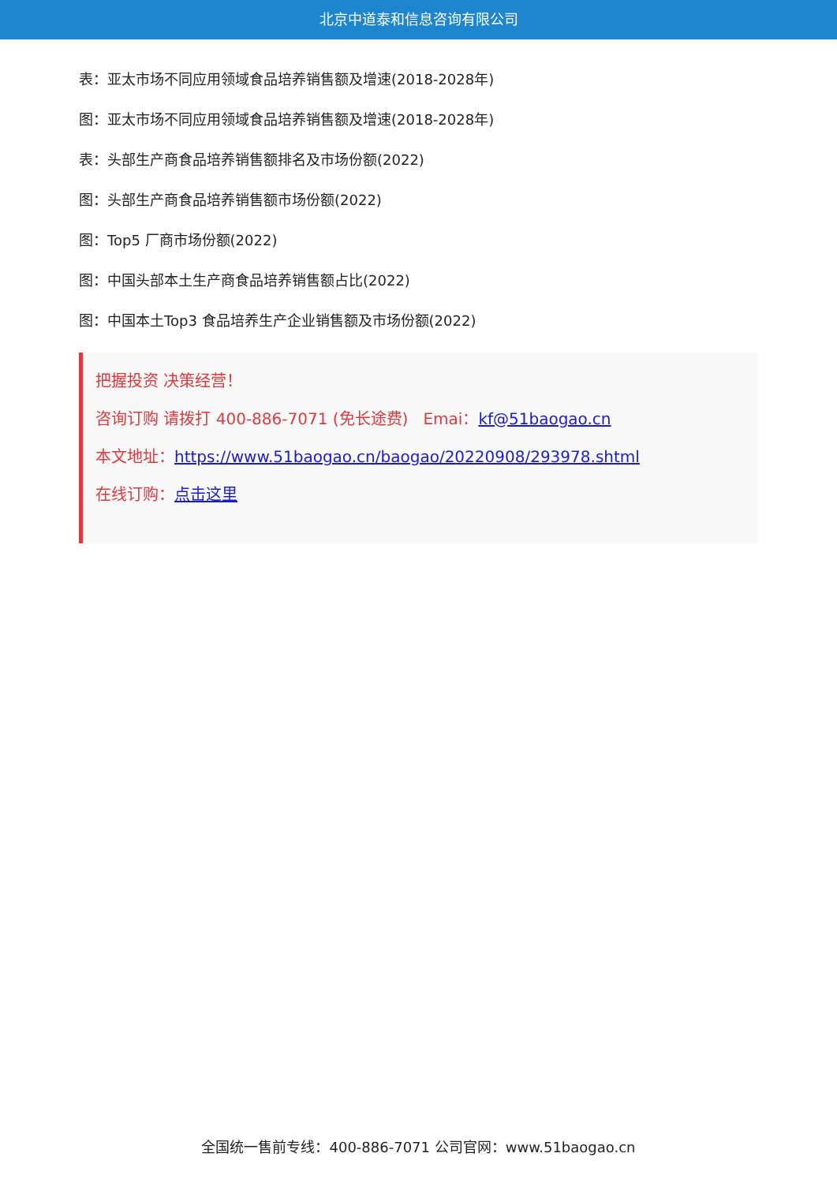北京中道泰和信息咨询有限公司
表：亚太市场不同应用领域食品培养销售额及增速(2018-2028年)
图：亚太市场不同应用领域食品培养销售额及增速(2018-2028年)
表：头部生产商食品培养销售额排名及市场份额(2022)
图：头部生产商食品培养销售额市场份额(2022)
图：Top5 厂商市场份额(2022)
图：中国头部本土生产商食品培养销售额占比(2022)
图：中国本土Top3 食品培养生产企业销售额及市场份额(2022)
把握投资 决策经营！
咨询订购 请拨打 400-886-7071 (免长途费) Emai：kf@51baogao.cn
本文地址：https://www.51baogao.cn/baogao/20220908/293978.shtml
在线订购：点击这里
全国统一售前专线：400-886-7071 公司官网：www.51baogao.cn